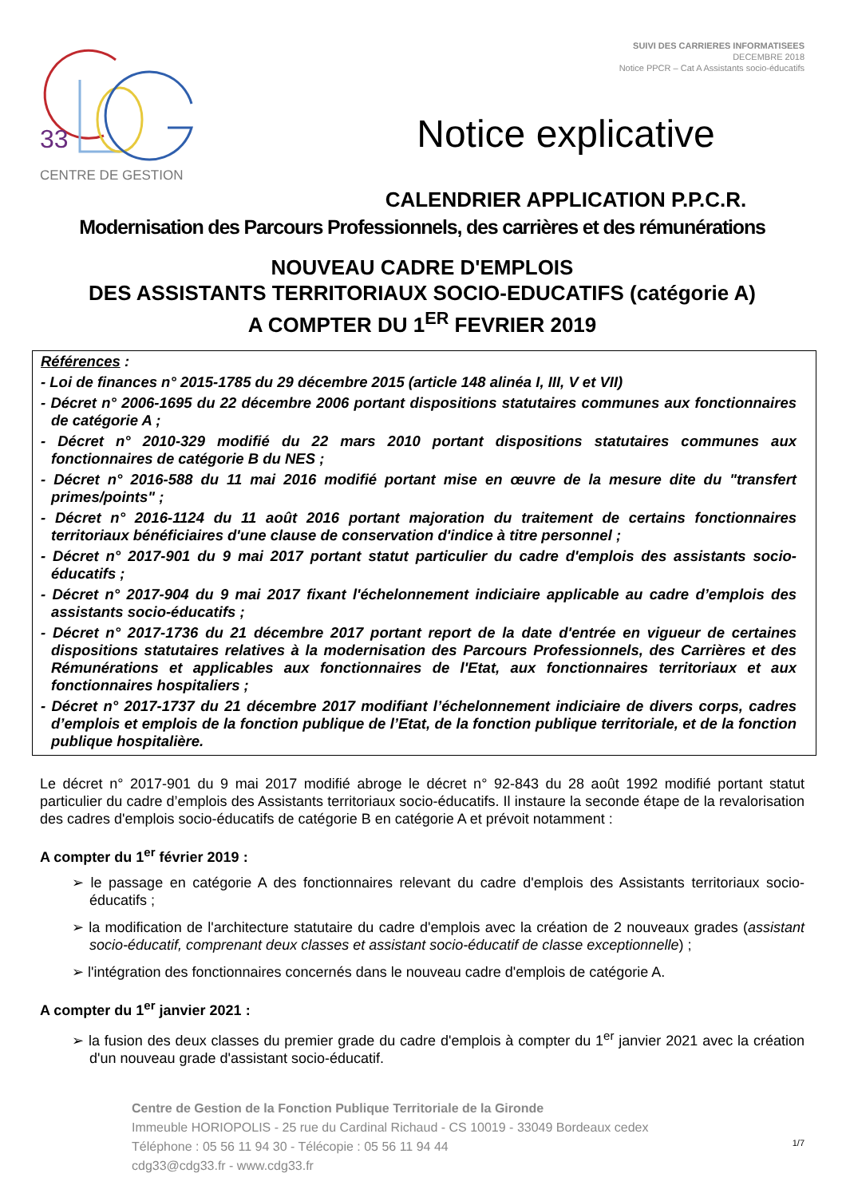33
CENTRE DE GESTION
SUIVI DES CARRIERES INFORMATISEES
DECEMBRE 2018
Notice PPCR – Cat A Assistants socio-éducatifs
Notice explicative
CALENDRIER APPLICATION P.P.C.R.
Modernisation des Parcours Professionnels, des carrières et des rémunérations
NOUVEAU CADRE D'EMPLOIS
DES ASSISTANTS TERRITORIAUX SOCIO-EDUCATIFS (catégorie A)
A COMPTER DU 1<sup>ER</sup> FEVRIER 2019
Références :
- Loi de finances n° 2015-1785 du 29 décembre 2015 (article 148 alinéa I, III, V et VII)
- Décret n° 2006-1695 du 22 décembre 2006 portant dispositions statutaires communes aux fonctionnaires de catégorie A ;
- Décret n° 2010-329 modifié du 22 mars 2010 portant dispositions statutaires communes aux fonctionnaires de catégorie B du NES ;
- Décret n° 2016-588 du 11 mai 2016 modifié portant mise en œuvre de la mesure dite du "transfert primes/points" ;
- Décret n° 2016-1124 du 11 août 2016 portant majoration du traitement de certains fonctionnaires territoriaux bénéficiaires d'une clause de conservation d'indice à titre personnel ;
- Décret n° 2017-901 du 9 mai 2017 portant statut particulier du cadre d'emplois des assistants socio-éducatifs ;
- Décret n° 2017-904 du 9 mai 2017 fixant l'échelonnement indiciaire applicable au cadre d’emplois des assistants socio-éducatifs ;
- Décret n° 2017-1736 du 21 décembre 2017 portant report de la date d'entrée en vigueur de certaines dispositions statutaires relatives à la modernisation des Parcours Professionnels, des Carrières et des Rémunérations et applicables aux fonctionnaires de l'Etat, aux fonctionnaires territoriaux et aux fonctionnaires hospitaliers ;
- Décret n° 2017-1737 du 21 décembre 2017 modifiant l’échelonnement indiciaire de divers corps, cadres d’emplois et emplois de la fonction publique de l’Etat, de la fonction publique territoriale, et de la fonction publique hospitalière.
Le décret n° 2017-901 du 9 mai 2017 modifié abroge le décret n° 92-843 du 28 août 1992 modifié portant statut particulier du cadre d’emplois des Assistants territoriaux socio-éducatifs. Il instaure la seconde étape de la revalorisation des cadres d'emplois socio-éducatifs de catégorie B en catégorie A et prévoit notamment :
A compter du 1<sup>er</sup> février 2019 :
➢ le passage en catégorie A des fonctionnaires relevant du cadre d'emplois des Assistants territoriaux socio-éducatifs ;
➢ la modification de l'architecture statutaire du cadre d'emplois avec la création de 2 nouveaux grades (assistant socio-éducatif, comprenant deux classes et assistant socio-éducatif de classe exceptionnelle) ;
➢ l'intégration des fonctionnaires concernés dans le nouveau cadre d'emplois de catégorie A.
A compter du 1<sup>er</sup> janvier 2021 :
➢ la fusion des deux classes du premier grade du cadre d'emplois à compter du 1<sup>er</sup> janvier 2021 avec la création d'un nouveau grade d'assistant socio-éducatif.
Centre de Gestion de la Fonction Publique Territoriale de la Gironde
Immeuble HORIOPOLIS - 25 rue du Cardinal Richaud - CS 10019 - 33049 Bordeaux cedex
Téléphone : 05 56 11 94 30 - Télécopie : 05 56 11 94 44
cdg33@cdg33.fr - www.cdg33.fr
1/7